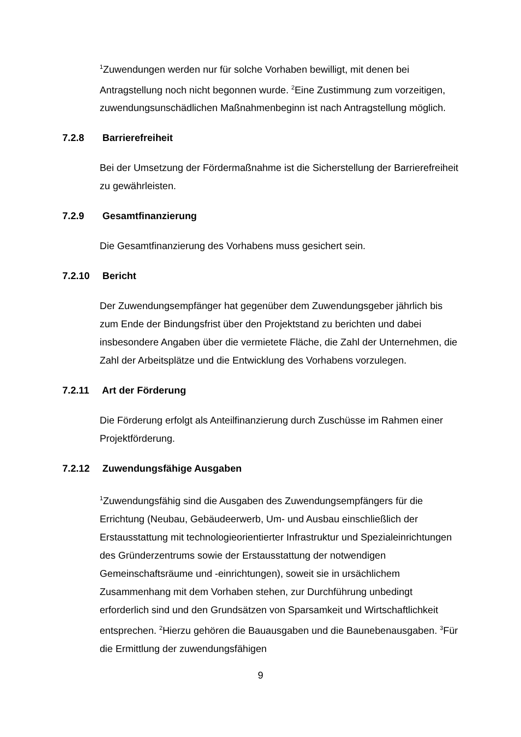<sup>1</sup> Zuwendungen werden nur für solche Vorhaben bewilligt, mit denen bei Antragstellung noch nicht begonnen wurde. <sup>2</sup>Eine Zustimmung zum vorzeitigen, zuwendungsunschädlichen Maßnahmenbeginn ist nach Antragstellung möglich.
7.2.8 Barrierefreiheit
Bei der Umsetzung der Fördermaßnahme ist die Sicherstellung der Barrierefreiheit zu gewährleisten.
7.2.9 Gesamtfinanzierung
Die Gesamtfinanzierung des Vorhabens muss gesichert sein.
7.2.10 Bericht
Der Zuwendungsempfänger hat gegenüber dem Zuwendungsgeber jährlich bis zum Ende der Bindungsfrist über den Projektstand zu berichten und dabei insbesondere Angaben über die vermietete Fläche, die Zahl der Unternehmen, die Zahl der Arbeitsplätze und die Entwicklung des Vorhabens vorzulegen.
7.2.11 Art der Förderung
Die Förderung erfolgt als Anteilfinanzierung durch Zuschüsse im Rahmen einer Projektförderung.
7.2.12 Zuwendungsfähige Ausgaben
<sup>1</sup> Zuwendungsfähig sind die Ausgaben des Zuwendungsempfängers für die Errichtung (Neubau, Gebäudeerwerb, Um- und Ausbau einschließlich der Erstausstattung mit technologieorientierter Infrastruktur und Spezialeinrichtungen des Gründerzentrums sowie der Erstausstattung der notwendigen Gemeinschaftsräume und -einrichtungen), soweit sie in ursächlichem Zusammenhang mit dem Vorhaben stehen, zur Durchführung unbedingt erforderlich sind und den Grundsätzen von Sparsamkeit und Wirtschaftlichkeit entsprechen. <sup>2</sup>Hierzu gehören die Bauausgaben und die Baunebenausgaben. <sup>3</sup>Für die Ermittlung der zuwendungsfähigen
9